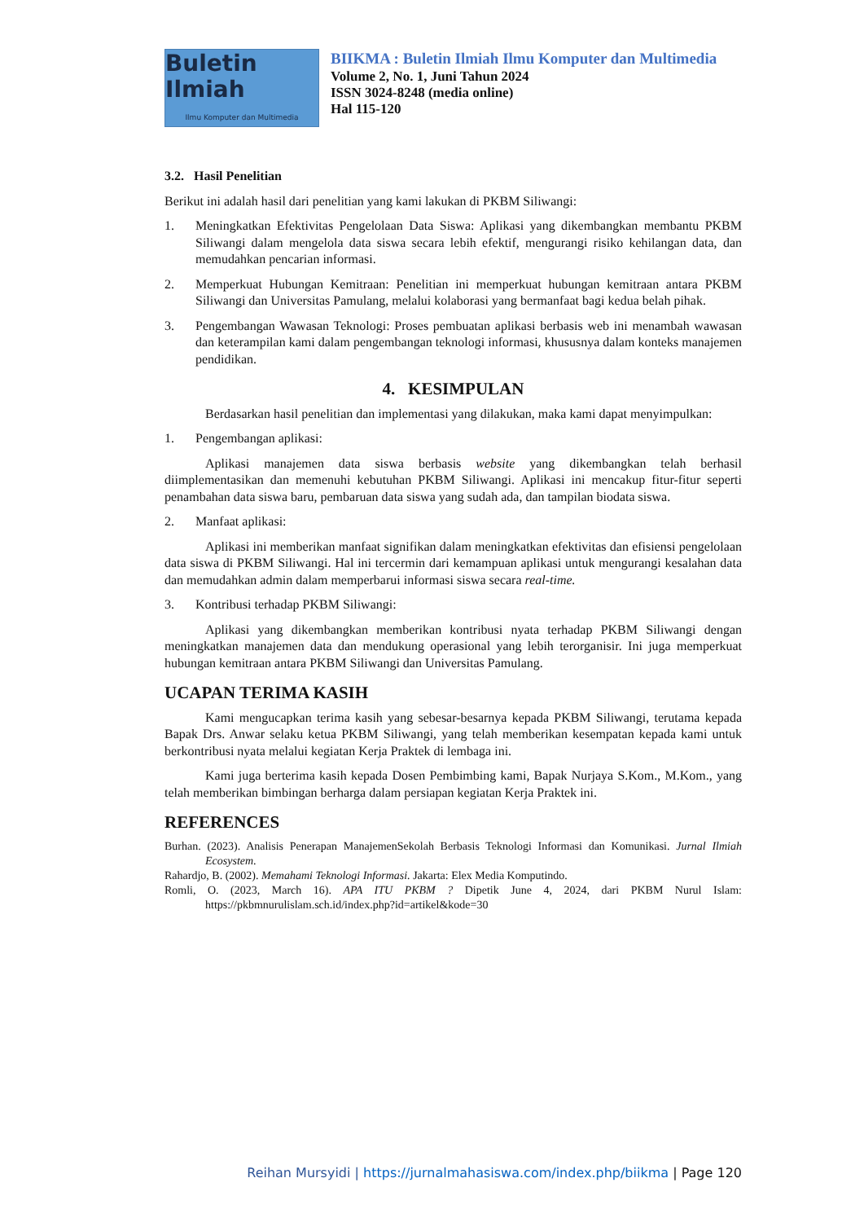Buletin Ilmiah
Ilmu Komputer dan Multimedia
BIIKMA : Buletin Ilmiah Ilmu Komputer dan Multimedia
Volume 2, No. 1, Juni Tahun 2024
ISSN 3024-8248 (media online)
Hal 115-120
3.2. Hasil Penelitian
Berikut ini adalah hasil dari penelitian yang kami lakukan di PKBM Siliwangi:
1. Meningkatkan Efektivitas Pengelolaan Data Siswa: Aplikasi yang dikembangkan membantu PKBM Siliwangi dalam mengelola data siswa secara lebih efektif, mengurangi risiko kehilangan data, dan memudahkan pencarian informasi.
2. Memperkuat Hubungan Kemitraan: Penelitian ini memperkuat hubungan kemitraan antara PKBM Siliwangi dan Universitas Pamulang, melalui kolaborasi yang bermanfaat bagi kedua belah pihak.
3. Pengembangan Wawasan Teknologi: Proses pembuatan aplikasi berbasis web ini menambah wawasan dan keterampilan kami dalam pengembangan teknologi informasi, khususnya dalam konteks manajemen pendidikan.
4. KESIMPULAN
Berdasarkan hasil penelitian dan implementasi yang dilakukan, maka kami dapat menyimpulkan:
1. Pengembangan aplikasi:
Aplikasi manajemen data siswa berbasis website yang dikembangkan telah berhasil diimplementasikan dan memenuhi kebutuhan PKBM Siliwangi. Aplikasi ini mencakup fitur-fitur seperti penambahan data siswa baru, pembaruan data siswa yang sudah ada, dan tampilan biodata siswa.
2. Manfaat aplikasi:
Aplikasi ini memberikan manfaat signifikan dalam meningkatkan efektivitas dan efisiensi pengelolaan data siswa di PKBM Siliwangi. Hal ini tercermin dari kemampuan aplikasi untuk mengurangi kesalahan data dan memudahkan admin dalam memperbarui informasi siswa secara real-time.
3. Kontribusi terhadap PKBM Siliwangi:
Aplikasi yang dikembangkan memberikan kontribusi nyata terhadap PKBM Siliwangi dengan meningkatkan manajemen data dan mendukung operasional yang lebih terorganisir. Ini juga memperkuat hubungan kemitraan antara PKBM Siliwangi dan Universitas Pamulang.
UCAPAN TERIMA KASIH
Kami mengucapkan terima kasih yang sebesar-besarnya kepada PKBM Siliwangi, terutama kepada Bapak Drs. Anwar selaku ketua PKBM Siliwangi, yang telah memberikan kesempatan kepada kami untuk berkontribusi nyata melalui kegiatan Kerja Praktek di lembaga ini.
Kami juga berterima kasih kepada Dosen Pembimbing kami, Bapak Nurjaya S.Kom., M.Kom., yang telah memberikan bimbingan berharga dalam persiapan kegiatan Kerja Praktek ini.
REFERENCES
Burhan. (2023). Analisis Penerapan ManajemenSekolah Berbasis Teknologi Informasi dan Komunikasi. Jurnal Ilmiah Ecosystem.
Rahardjo, B. (2002). Memahami Teknologi Informasi. Jakarta: Elex Media Komputindo.
Romli, O. (2023, March 16). APA ITU PKBM ? Dipetik June 4, 2024, dari PKBM Nurul Islam: https://pkbmnurulislam.sch.id/index.php?id=artikel&kode=30
Reihan Mursyidi | https://jurnalmahasiswa.com/index.php/biikma | Page 120